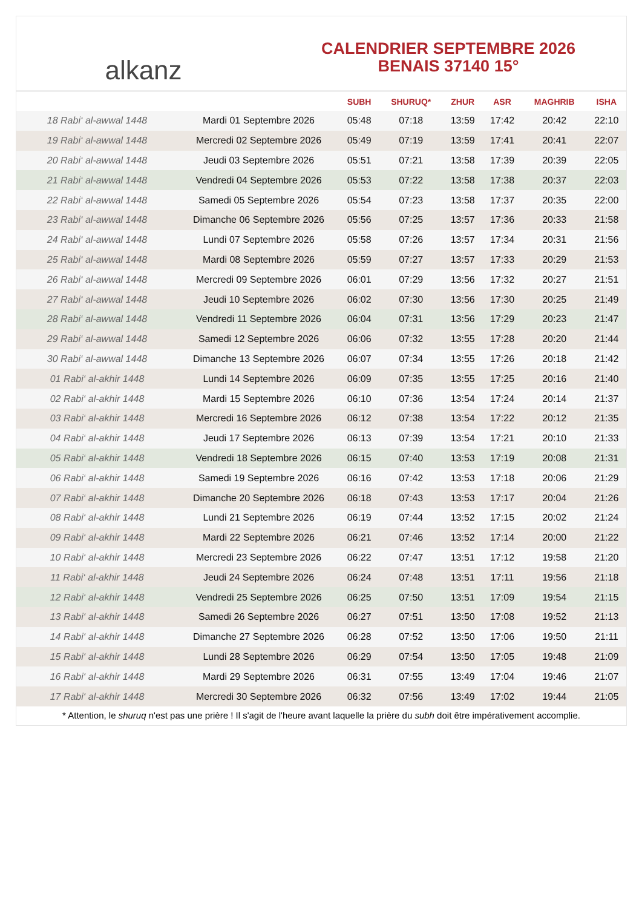alkanz
CALENDRIER SEPTEMBRE 2026
BENAIS 37140 15°
| | | SUBH | SHURUQ* | ZHUR | ASR | MAGHRIB | ISHA |
| --- | --- | --- | --- | --- | --- | --- | --- |
| 18 Rabi‘ al-awwal 1448 | Mardi 01 Septembre 2026 | 05:48 | 07:18 | 13:59 | 17:42 | 20:42 | 22:10 |
| 19 Rabi‘ al-awwal 1448 | Mercredi 02 Septembre 2026 | 05:49 | 07:19 | 13:59 | 17:41 | 20:41 | 22:07 |
| 20 Rabi‘ al-awwal 1448 | Jeudi 03 Septembre 2026 | 05:51 | 07:21 | 13:58 | 17:39 | 20:39 | 22:05 |
| 21 Rabi‘ al-awwal 1448 | Vendredi 04 Septembre 2026 | 05:53 | 07:22 | 13:58 | 17:38 | 20:37 | 22:03 |
| 22 Rabi‘ al-awwal 1448 | Samedi 05 Septembre 2026 | 05:54 | 07:23 | 13:58 | 17:37 | 20:35 | 22:00 |
| 23 Rabi‘ al-awwal 1448 | Dimanche 06 Septembre 2026 | 05:56 | 07:25 | 13:57 | 17:36 | 20:33 | 21:58 |
| 24 Rabi‘ al-awwal 1448 | Lundi 07 Septembre 2026 | 05:58 | 07:26 | 13:57 | 17:34 | 20:31 | 21:56 |
| 25 Rabi‘ al-awwal 1448 | Mardi 08 Septembre 2026 | 05:59 | 07:27 | 13:57 | 17:33 | 20:29 | 21:53 |
| 26 Rabi‘ al-awwal 1448 | Mercredi 09 Septembre 2026 | 06:01 | 07:29 | 13:56 | 17:32 | 20:27 | 21:51 |
| 27 Rabi‘ al-awwal 1448 | Jeudi 10 Septembre 2026 | 06:02 | 07:30 | 13:56 | 17:30 | 20:25 | 21:49 |
| 28 Rabi‘ al-awwal 1448 | Vendredi 11 Septembre 2026 | 06:04 | 07:31 | 13:56 | 17:29 | 20:23 | 21:47 |
| 29 Rabi‘ al-awwal 1448 | Samedi 12 Septembre 2026 | 06:06 | 07:32 | 13:55 | 17:28 | 20:20 | 21:44 |
| 30 Rabi‘ al-awwal 1448 | Dimanche 13 Septembre 2026 | 06:07 | 07:34 | 13:55 | 17:26 | 20:18 | 21:42 |
| 01 Rabi‘ al-akhir 1448 | Lundi 14 Septembre 2026 | 06:09 | 07:35 | 13:55 | 17:25 | 20:16 | 21:40 |
| 02 Rabi‘ al-akhir 1448 | Mardi 15 Septembre 2026 | 06:10 | 07:36 | 13:54 | 17:24 | 20:14 | 21:37 |
| 03 Rabi‘ al-akhir 1448 | Mercredi 16 Septembre 2026 | 06:12 | 07:38 | 13:54 | 17:22 | 20:12 | 21:35 |
| 04 Rabi‘ al-akhir 1448 | Jeudi 17 Septembre 2026 | 06:13 | 07:39 | 13:54 | 17:21 | 20:10 | 21:33 |
| 05 Rabi‘ al-akhir 1448 | Vendredi 18 Septembre 2026 | 06:15 | 07:40 | 13:53 | 17:19 | 20:08 | 21:31 |
| 06 Rabi‘ al-akhir 1448 | Samedi 19 Septembre 2026 | 06:16 | 07:42 | 13:53 | 17:18 | 20:06 | 21:29 |
| 07 Rabi‘ al-akhir 1448 | Dimanche 20 Septembre 2026 | 06:18 | 07:43 | 13:53 | 17:17 | 20:04 | 21:26 |
| 08 Rabi‘ al-akhir 1448 | Lundi 21 Septembre 2026 | 06:19 | 07:44 | 13:52 | 17:15 | 20:02 | 21:24 |
| 09 Rabi‘ al-akhir 1448 | Mardi 22 Septembre 2026 | 06:21 | 07:46 | 13:52 | 17:14 | 20:00 | 21:22 |
| 10 Rabi‘ al-akhir 1448 | Mercredi 23 Septembre 2026 | 06:22 | 07:47 | 13:51 | 17:12 | 19:58 | 21:20 |
| 11 Rabi‘ al-akhir 1448 | Jeudi 24 Septembre 2026 | 06:24 | 07:48 | 13:51 | 17:11 | 19:56 | 21:18 |
| 12 Rabi‘ al-akhir 1448 | Vendredi 25 Septembre 2026 | 06:25 | 07:50 | 13:51 | 17:09 | 19:54 | 21:15 |
| 13 Rabi‘ al-akhir 1448 | Samedi 26 Septembre 2026 | 06:27 | 07:51 | 13:50 | 17:08 | 19:52 | 21:13 |
| 14 Rabi‘ al-akhir 1448 | Dimanche 27 Septembre 2026 | 06:28 | 07:52 | 13:50 | 17:06 | 19:50 | 21:11 |
| 15 Rabi‘ al-akhir 1448 | Lundi 28 Septembre 2026 | 06:29 | 07:54 | 13:50 | 17:05 | 19:48 | 21:09 |
| 16 Rabi‘ al-akhir 1448 | Mardi 29 Septembre 2026 | 06:31 | 07:55 | 13:49 | 17:04 | 19:46 | 21:07 |
| 17 Rabi‘ al-akhir 1448 | Mercredi 30 Septembre 2026 | 06:32 | 07:56 | 13:49 | 17:02 | 19:44 | 21:05 |
* Attention, le shuruq n'est pas une prière ! Il s'agit de l'heure avant laquelle la prière du subh doit être impérativement accomplie.